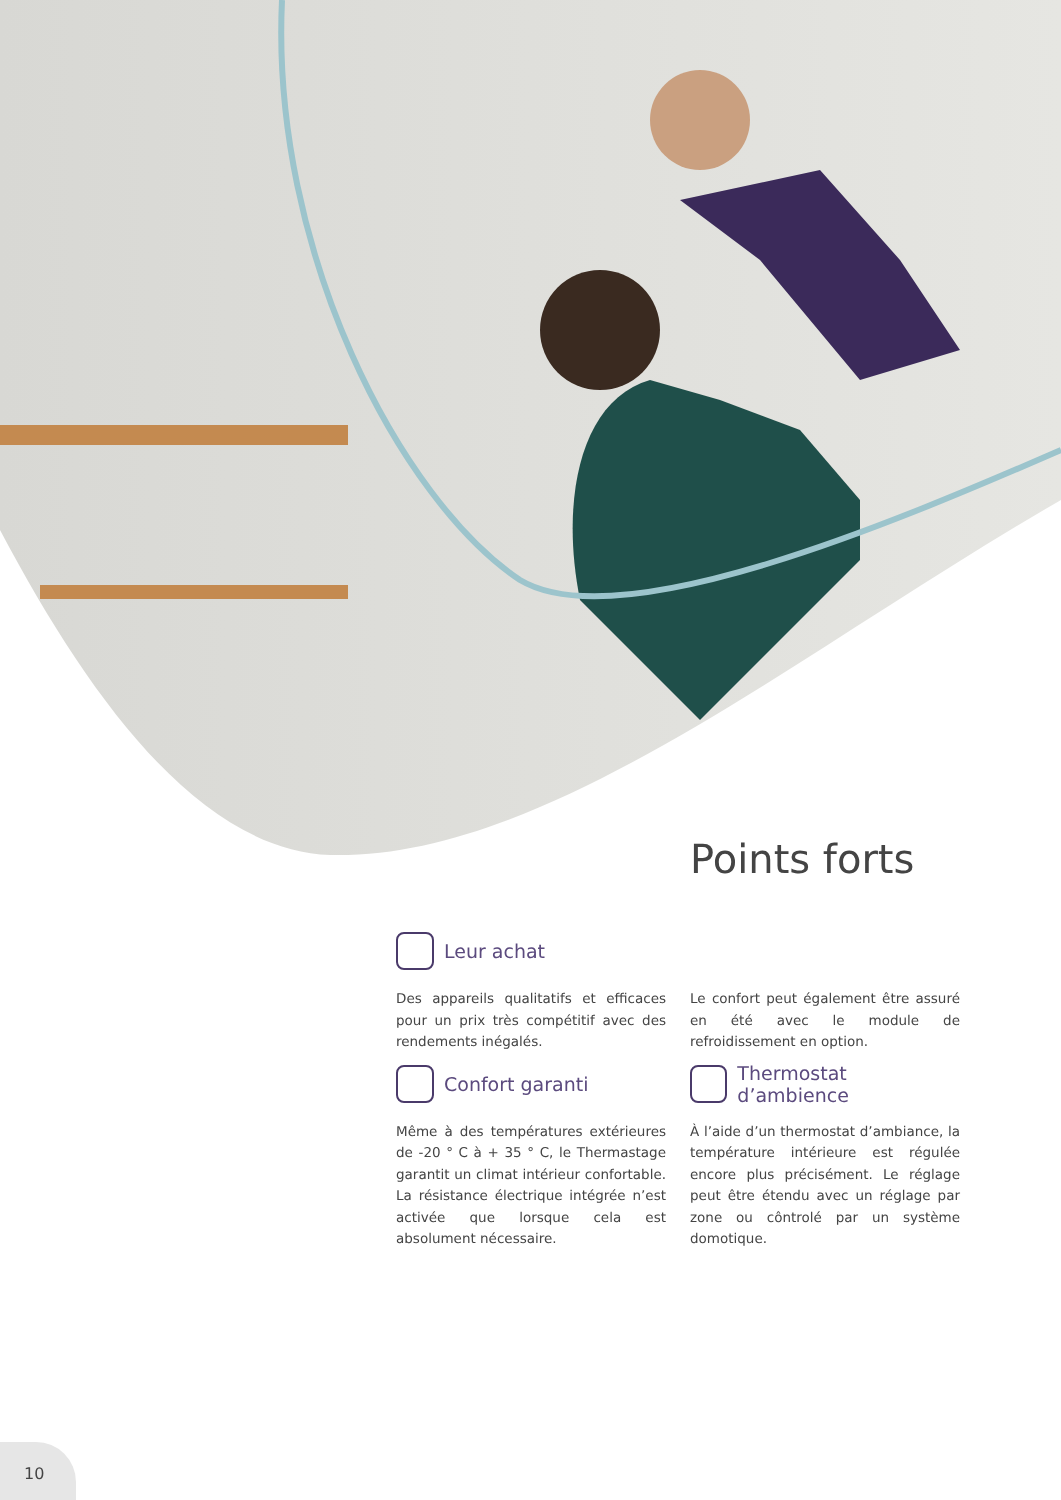Points forts
Leur achat
Des appareils qualitatifs et efficaces pour un prix très compétitif avec des rendements inégalés.
Le confort peut également être assuré en été avec le module de refroidissement en option.
Confort garanti
Même à des températures extérieures de -20 ° C à + 35 ° C, le Thermastage garantit un climat intérieur confortable. La résistance électrique intégrée n’est activée que lorsque cela est absolument nécessaire.
Thermostat d’ambience
À l’aide d’un thermostat d’ambiance, la température intérieure est régulée encore plus précisément. Le réglage peut être étendu avec un réglage par zone ou côntrolé par un système domotique.
10